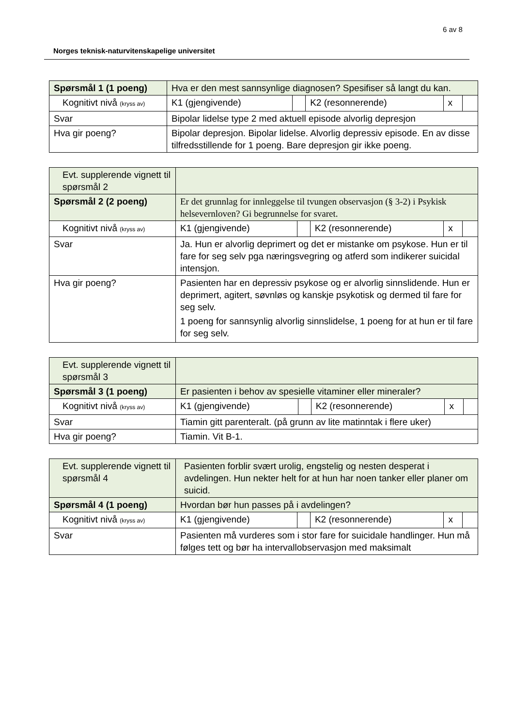6 av 8
Norges teknisk-naturvitenskapelige universitet
| Spørsmål 1 (1 poeng) | Hva er den mest sannsynlige diagnosen? Spesifiser så langt du kan. | | | | |
| Kognitivt nivå (kryss av) | K1 (gjengivende) | | K2 (resonnerende) | x | |
| Svar | Bipolar lidelse type 2 med aktuell episode alvorlig depresjon | | | | |
| Hva gir poeng? | Bipolar depresjon. Bipolar lidelse. Alvorlig depressiv episode. En av disse tilfredsstillende for 1 poeng. Bare depresjon gir ikke poeng. | | | | |
| Evt. supplerende vignett til spørsmål 2 | | | | | |
| Spørsmål 2 (2 poeng) | Er det grunnlag for innleggelse til tvungen observasjon (§ 3-2) i Psykisk helsevernloven? Gi begrunnelse for svaret. | | | | |
| Kognitivt nivå (kryss av) | K1 (gjengivende) | | K2 (resonnerende) | x | |
| Svar | Ja. Hun er alvorlig deprimert og det er mistanke om psykose. Hun er til fare for seg selv pga næringsvegring og atferd som indikerer suicidal intensjon. | | | | |
| Hva gir poeng? | Pasienten har en depressiv psykose og er alvorlig sinnslidende. Hun er deprimert, agitert, søvnløs og kanskje psykotisk og dermed til fare for seg selv. 1 poeng for sannsynlig alvorlig sinnslidelse, 1 poeng for at hun er til fare for seg selv. | | | | |
| Evt. supplerende vignett til spørsmål 3 | | | | | |
| Spørsmål 3 (1 poeng) | Er pasienten i behov av spesielle vitaminer eller mineraler? | | | | |
| Kognitivt nivå (kryss av) | K1 (gjengivende) | | K2 (resonnerende) | x | |
| Svar | Tiamin gitt parenteralt. (på grunn av lite matinntak i flere uker) | | | | |
| Hva gir poeng? | Tiamin. Vit B-1. | | | | |
| Evt. supplerende vignett til spørsmål 4 | Pasienten forblir svært urolig, engstelig og nesten desperat i avdelingen. Hun nekter helt for at hun har noen tanker eller planer om suicid. | | | | |
| Spørsmål 4 (1 poeng) | Hvordan bør hun passes på i avdelingen? | | | | |
| Kognitivt nivå (kryss av) | K1 (gjengivende) | | K2 (resonnerende) | x | |
| Svar | Pasienten må vurderes som i stor fare for suicidale handlinger. Hun må følges tett og bør ha intervallobservasjon med maksimalt | | | | |